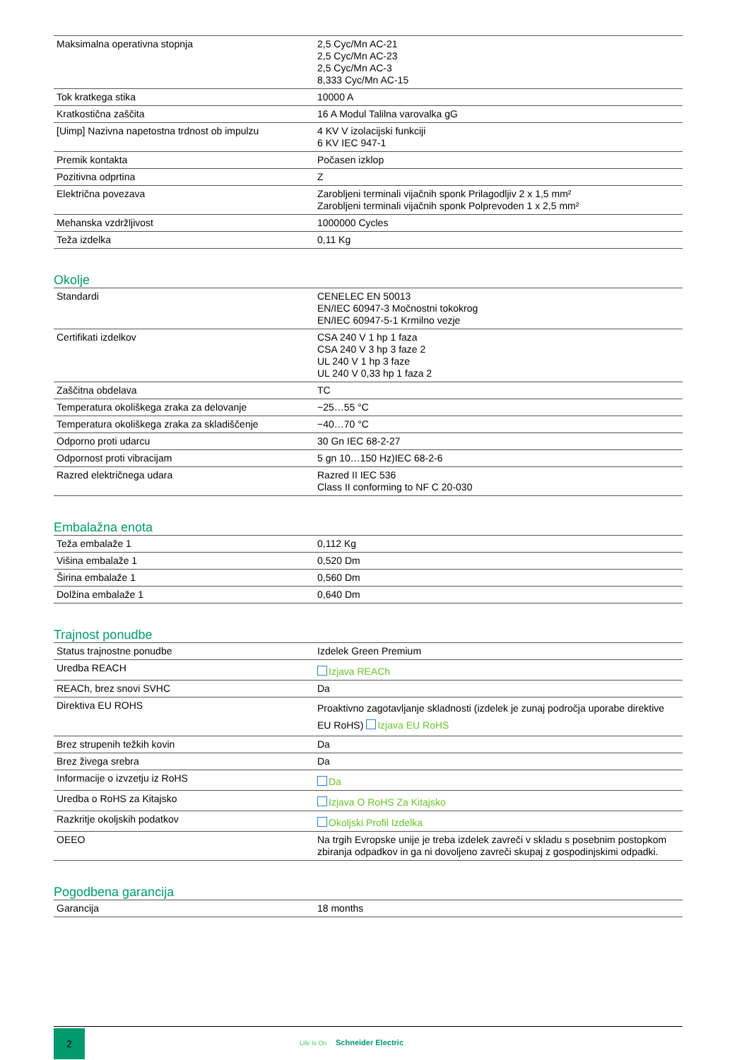| Maksimalna operativna stopnja | 2,5 Cyc/Mn AC-21 2,5 Cyc/Mn AC-23 2,5 Cyc/Mn AC-3 8,333 Cyc/Mn AC-15 |
| Tok kratkega stika | 10000 A |
| Kratkostična zaščita | 16 A Modul Talilna varovalka gG |
| [Uimp] Nazivna napetostna trdnost ob impulzu | 4 KV V izolacijski funkciji 6 KV IEC 947-1 |
| Premik kontakta | Počasen izklop |
| Pozitivna odprtina | Z |
| Električna povezava | Zarobljeni terminali vijačnih sponk Prilagodljiv 2 x 1,5 mm² Zarobljeni terminali vijačnih sponk Polprevoden 1 x 2,5 mm² |
| Mehanska vzdržljivost | 1000000 Cycles |
| Teža izdelka | 0,11 Kg |
Okolje
| Standardi | CENELEC EN 50013 EN/IEC 60947-3 Močnostni tokokrog EN/IEC 60947-5-1 Krmilno vezje |
| Certifikati izdelkov | CSA 240 V 1 hp 1 faza CSA 240 V 3 hp 3 faze 2 UL 240 V 1 hp 3 faze UL 240 V 0,33 hp 1 faza 2 |
| Zaščitna obdelava | TC |
| Temperatura okoliškega zraka za delovanje | −25…55 °C |
| Temperatura okoliškega zraka za skladiščenje | −40…70 °C |
| Odporno proti udarcu | 30 Gn IEC 68-2-27 |
| Odpornost proti vibracijam | 5 gn 10…150 Hz)IEC 68-2-6 |
| Razred električnega udara | Razred II IEC 536 Class II conforming to NF C 20-030 |
Embalažna enota
| Teža embalaže 1 | 0,112 Kg |
| Višina embalaže 1 | 0,520 Dm |
| Širina embalaže 1 | 0,560 Dm |
| Dolžina embalaže 1 | 0,640 Dm |
Trajnost ponudbe
| Status trajnostne ponudbe | Izdelek Green Premium |
| Uredba REACH | Izjava REACh |
| REACh, brez snovi SVHC | Da |
| Direktiva EU ROHS | Proaktivno zagotavljanje skladnosti (izdelek je zunaj področja uporabe direktive EU RoHS) Izjava EU RoHS |
| Brez strupenih težkih kovin | Da |
| Brez živega srebra | Da |
| Informacije o izvzetju iz RoHS | Da |
| Uredba o RoHS za Kitajsko | Izjava O RoHS Za Kitajsko |
| Razkritje okoljskih podatkov | Okoljski Profil Izdelka |
| OEEO | Na trgih Evropske unije je treba izdelek zavreči v skladu s posebnim postopkom zbiranja odpadkov in ga ni dovoljeno zavreči skupaj z gospodinjskimi odpadki. |
Pogodbena garancija
| Garancija | 18 months |
2
Life Is On Schneider Electric